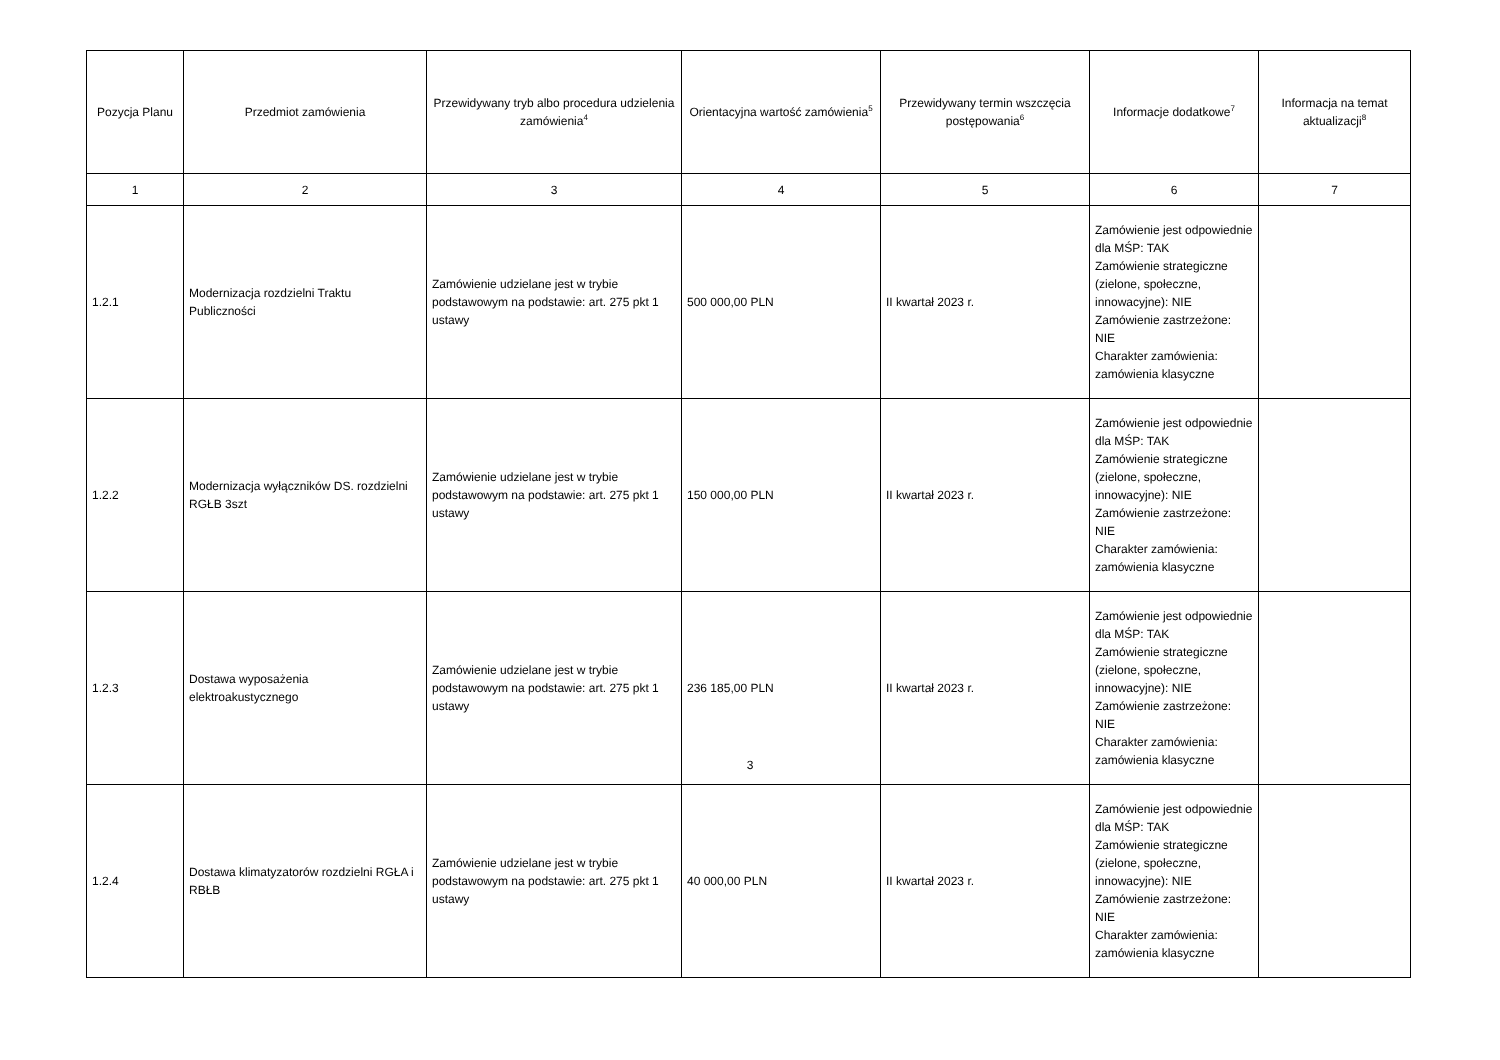| Pozycja Planu | Przedmiot zamówienia | Przewidywany tryb albo procedura udzielenia zamówienia<sup>4</sup> | Orientacyjna wartość zamówienia<sup>5</sup> | Przewidywany termin wszczęcia postępowania<sup>6</sup> | Informacje dodatkowe<sup>7</sup> | Informacja na temat aktualizacji<sup>8</sup> |
| --- | --- | --- | --- | --- | --- | --- |
| 1 | 2 | 3 | 4 | 5 | 6 | 7 |
| 1.2.1 | Modernizacja rozdzielni Traktu Publiczności | Zamówienie udzielane jest w trybie podstawowym na podstawie: art. 275 pkt 1 ustawy | 500 000,00 PLN | II kwartał 2023 r. | Zamówienie jest odpowiednie dla MŚP: TAK Zamówienie strategiczne (zielone, społeczne, innowacyjne): NIE Zamówienie zastrzeżone: NIE Charakter zamówienia: zamówienia klasyczne | |
| 1.2.2 | Modernizacja wyłączników DS. rozdzielni RGŁB 3szt | Zamówienie udzielane jest w trybie podstawowym na podstawie: art. 275 pkt 1 ustawy | 150 000,00 PLN | II kwartał 2023 r. | Zamówienie jest odpowiednie dla MŚP: TAK Zamówienie strategiczne (zielone, społeczne, innowacyjne): NIE Zamówienie zastrzeżone: NIE Charakter zamówienia: zamówienia klasyczne | |
| 1.2.3 | Dostawa wyposażenia elektroakustycznego | Zamówienie udzielane jest w trybie podstawowym na podstawie: art. 275 pkt 1 ustawy | 236 185,00 PLN | II kwartał 2023 r. | Zamówienie jest odpowiednie dla MŚP: TAK Zamówienie strategiczne (zielone, społeczne, innowacyjne): NIE Zamówienie zastrzeżone: NIE Charakter zamówienia: zamówienia klasyczne | |
| 1.2.4 | Dostawa klimatyzatorów rozdzielni RGŁA i RBŁB | Zamówienie udzielane jest w trybie podstawowym na podstawie: art. 275 pkt 1 ustawy | 40 000,00 PLN | II kwartał 2023 r. | Zamówienie jest odpowiednie dla MŚP: TAK Zamówienie strategiczne (zielone, społeczne, innowacyjne): NIE Zamówienie zastrzeżone: NIE Charakter zamówienia: zamówienia klasyczne | |
3